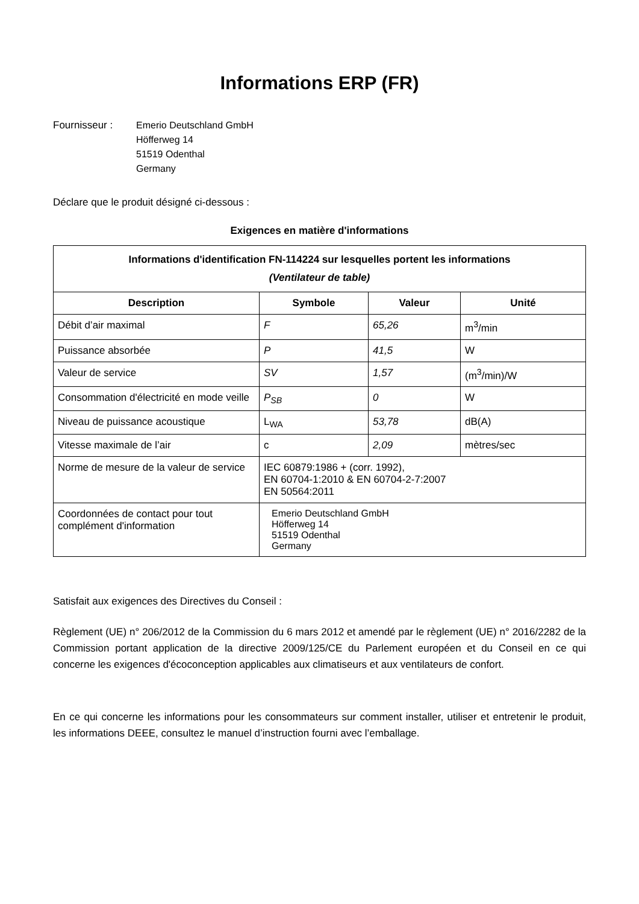Informations ERP (FR)
Fournisseur : Emerio Deutschland GmbH
Höfferweg 14
51519 Odenthal
Germany
Déclare que le produit désigné ci-dessous :
Exigences en matière d'informations
| Informations d'identification FN-114224 sur lesquelles portent les informations (Ventilateur de table) | | | |
| --- | --- | --- | --- |
| Description | Symbole | Valeur | Unité |
| Débit d’air maximal | F | 65,26 | m<sup>3</sup>/min |
| Puissance absorbée | P | 41,5 | W |
| Valeur de service | SV | 1,57 | (m<sup>3</sup>/min)/W |
| Consommation d'électricité en mode veille | P<sub>SB</sub> | 0 | W |
| Niveau de puissance acoustique | L<sub>WA</sub> | 53,78 | dB(A) |
| Vitesse maximale de l’air | c | 2,09 | mètres/sec |
| Norme de mesure de la valeur de service | IEC 60879:1986 + (corr. 1992), EN 60704-1:2010 & EN 60704-2-7:2007 EN 50564:2011 | | |
| Coordonnées de contact pour tout complément d'information | Emerio Deutschland GmbH Höfferweg 14 51519 Odenthal Germany | | |
Satisfait aux exigences des Directives du Conseil :
Règlement (UE) n° 206/2012 de la Commission du 6 mars 2012 et amendé par le règlement (UE) n° 2016/2282 de la Commission portant application de la directive 2009/125/CE du Parlement européen et du Conseil en ce qui concerne les exigences d'écoconception applicables aux climatiseurs et aux ventilateurs de confort.
En ce qui concerne les informations pour les consommateurs sur comment installer, utiliser et entretenir le produit, les informations DEEE, consultez le manuel d’instruction fourni avec l’emballage.